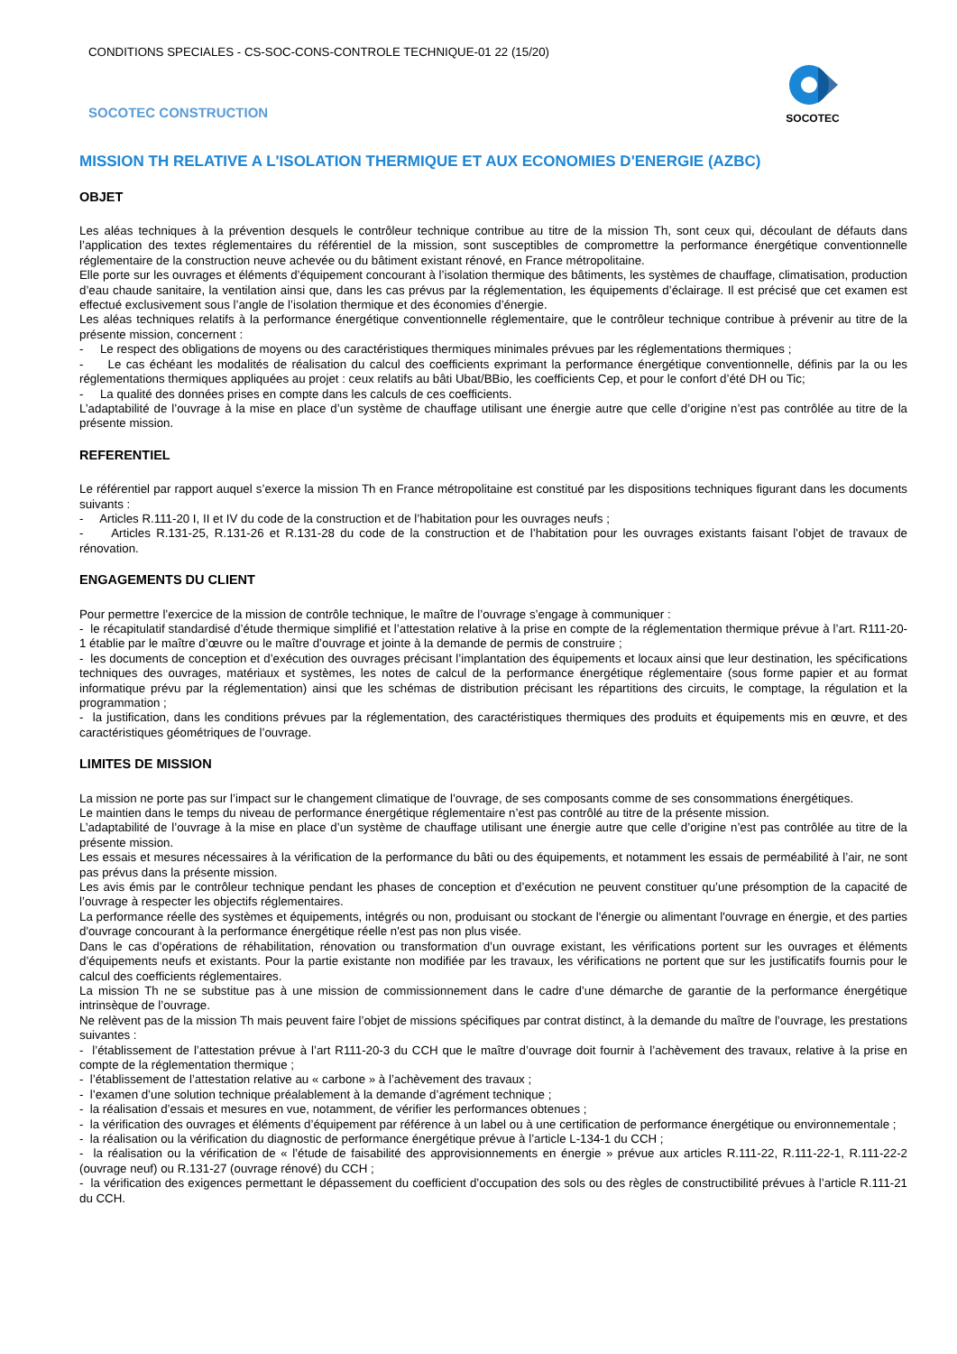CONDITIONS SPECIALES - CS-SOC-CONS-CONTROLE TECHNIQUE-01 22 (15/20)
SOCOTEC CONSTRUCTION
SOCOTEC
MISSION TH RELATIVE A L'ISOLATION THERMIQUE ET AUX ECONOMIES D'ENERGIE (AZBC)
OBJET
Les aléas techniques à la prévention desquels le contrôleur technique contribue au titre de la mission Th, sont ceux qui, découlant de défauts dans l’application des textes réglementaires du référentiel de la mission, sont susceptibles de compromettre la performance énergétique conventionnelle réglementaire de la construction neuve achevée ou du bâtiment existant rénové, en France métropolitaine.
Elle porte sur les ouvrages et éléments d’équipement concourant à l’isolation thermique des bâtiments, les systèmes de chauffage, climatisation, production d’eau chaude sanitaire, la ventilation ainsi que, dans les cas prévus par la réglementation, les équipements d’éclairage. Il est précisé que cet examen est effectué exclusivement sous l’angle de l’isolation thermique et des économies d’énergie.
Les aléas techniques relatifs à la performance énergétique conventionnelle réglementaire, que le contrôleur technique contribue à prévenir au titre de la présente mission, concernent :
- Le respect des obligations de moyens ou des caractéristiques thermiques minimales prévues par les réglementations thermiques ;
- Le cas échéant les modalités de réalisation du calcul des coefficients exprimant la performance énergétique conventionnelle, définis par la ou les réglementations thermiques appliquées au projet : ceux relatifs au bâti Ubat/BBio, les coefficients Cep, et pour le confort d’été DH ou Tic;
- La qualité des données prises en compte dans les calculs de ces coefficients.
L’adaptabilité de l’ouvrage à la mise en place d’un système de chauffage utilisant une énergie autre que celle d’origine n’est pas contrôlée au titre de la présente mission.
REFERENTIEL
Le référentiel par rapport auquel s’exerce la mission Th en France métropolitaine est constitué par les dispositions techniques figurant dans les documents suivants :
- Articles R.111-20 I, II et IV du code de la construction et de l’habitation pour les ouvrages neufs ;
- Articles R.131-25, R.131-26 et R.131-28 du code de la construction et de l’habitation pour les ouvrages existants faisant l’objet de travaux de rénovation.
ENGAGEMENTS DU CLIENT
Pour permettre l’exercice de la mission de contrôle technique, le maître de l’ouvrage s’engage à communiquer :
- le récapitulatif standardisé d’étude thermique simplifié et l’attestation relative à la prise en compte de la réglementation thermique prévue à l’art. R111-20-1 établie par le maître d’œuvre ou le maître d’ouvrage et jointe à la demande de permis de construire ;
- les documents de conception et d’exécution des ouvrages précisant l’implantation des équipements et locaux ainsi que leur destination, les spécifications techniques des ouvrages, matériaux et systèmes, les notes de calcul de la performance énergétique réglementaire (sous forme papier et au format informatique prévu par la réglementation) ainsi que les schémas de distribution précisant les répartitions des circuits, le comptage, la régulation et la programmation ;
- la justification, dans les conditions prévues par la réglementation, des caractéristiques thermiques des produits et équipements mis en œuvre, et des caractéristiques géométriques de l’ouvrage.
LIMITES DE MISSION
La mission ne porte pas sur l’impact sur le changement climatique de l’ouvrage, de ses composants comme de ses consommations énergétiques.
Le maintien dans le temps du niveau de performance énergétique réglementaire n’est pas contrôlé au titre de la présente mission.
L’adaptabilité de l’ouvrage à la mise en place d’un système de chauffage utilisant une énergie autre que celle d’origine n’est pas contrôlée au titre de la présente mission.
Les essais et mesures nécessaires à la vérification de la performance du bâti ou des équipements, et notamment les essais de perméabilité à l’air, ne sont pas prévus dans la présente mission.
Les avis émis par le contrôleur technique pendant les phases de conception et d’exécution ne peuvent constituer qu’une présomption de la capacité de l’ouvrage à respecter les objectifs réglementaires.
La performance réelle des systèmes et équipements, intégrés ou non, produisant ou stockant de l'énergie ou alimentant l'ouvrage en énergie, et des parties d'ouvrage concourant à la performance énergétique réelle n'est pas non plus visée.
Dans le cas d’opérations de réhabilitation, rénovation ou transformation d’un ouvrage existant, les vérifications portent sur les ouvrages et éléments d’équipements neufs et existants. Pour la partie existante non modifiée par les travaux, les vérifications ne portent que sur les justificatifs fournis pour le calcul des coefficients réglementaires.
La mission Th ne se substitue pas à une mission de commissionnement dans le cadre d’une démarche de garantie de la performance énergétique intrinsèque de l’ouvrage.
Ne relèvent pas de la mission Th mais peuvent faire l’objet de missions spécifiques par contrat distinct, à la demande du maître de l’ouvrage, les prestations suivantes :
- l’établissement de l’attestation prévue à l’art R111-20-3 du CCH que le maître d’ouvrage doit fournir à l’achèvement des travaux, relative à la prise en compte de la réglementation thermique ;
- l’établissement de l’attestation relative au « carbone » à l’achèvement des travaux ;
- l’examen d’une solution technique préalablement à la demande d’agrément technique ;
- la réalisation d’essais et mesures en vue, notamment, de vérifier les performances obtenues ;
- la vérification des ouvrages et éléments d’équipement par référence à un label ou à une certification de performance énergétique ou environnementale ;
- la réalisation ou la vérification du diagnostic de performance énergétique prévue à l’article L-134-1 du CCH ;
- la réalisation ou la vérification de « l’étude de faisabilité des approvisionnements en énergie » prévue aux articles R.111-22, R.111-22-1, R.111-22-2 (ouvrage neuf) ou R.131-27 (ouvrage rénové) du CCH ;
- la vérification des exigences permettant le dépassement du coefficient d’occupation des sols ou des règles de constructibilité prévues à l’article R.111-21 du CCH.